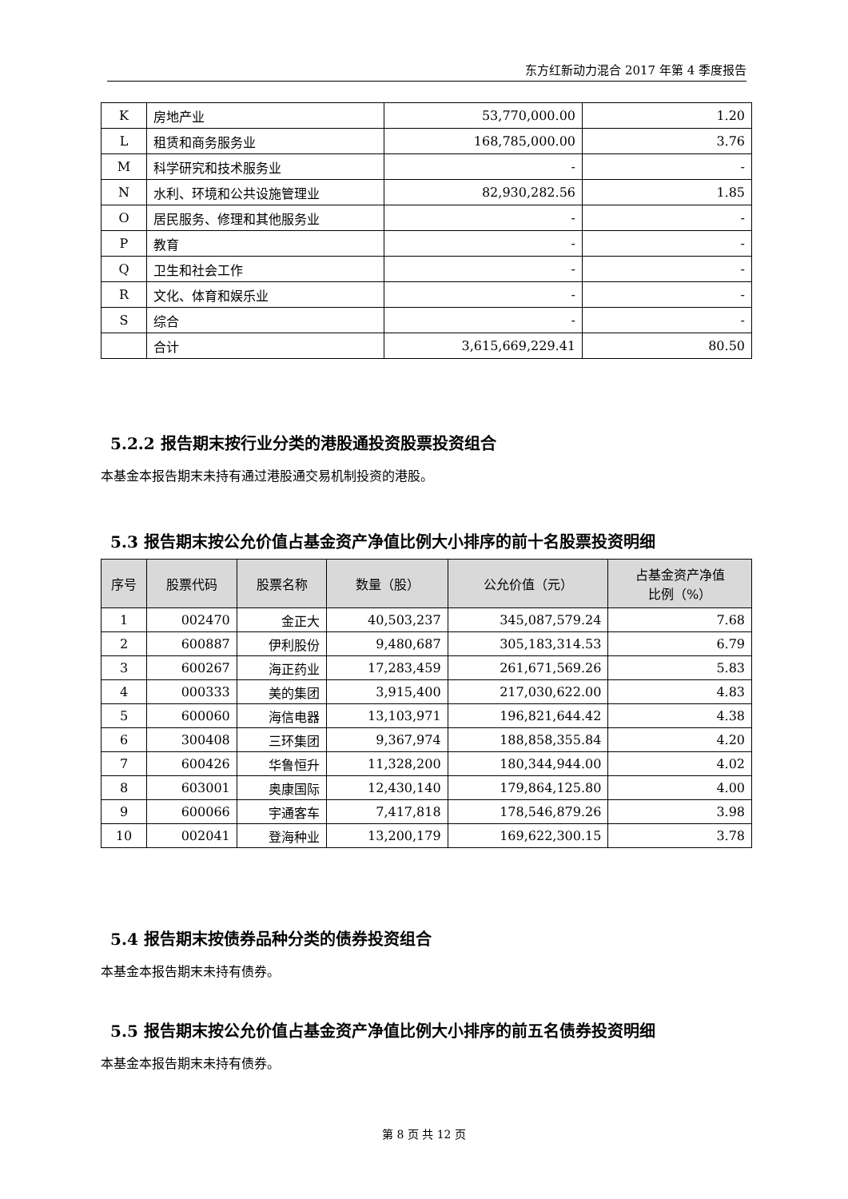东方红新动力混合 2017 年第 4 季度报告
| K | 房地产业 | 53,770,000.00 | 1.20 |
| L | 租赁和商务服务业 | 168,785,000.00 | 3.76 |
| M | 科学研究和技术服务业 | - | - |
| N | 水利、环境和公共设施管理业 | 82,930,282.56 | 1.85 |
| O | 居民服务、修理和其他服务业 | - | - |
| P | 教育 | - | - |
| Q | 卫生和社会工作 | - | - |
| R | 文化、体育和娱乐业 | - | - |
| S | 综合 | - | - |
| | 合计 | 3,615,669,229.41 | 80.50 |
5.2.2 报告期末按行业分类的港股通投资股票投资组合
本基金本报告期末未持有通过港股通交易机制投资的港股。
5.3 报告期末按公允价值占基金资产净值比例大小排序的前十名股票投资明细
| 序号 | 股票代码 | 股票名称 | 数量（股） | 公允价值（元） | 占基金资产净值 比例（%） |
| --- | --- | --- | --- | --- | --- |
| 1 | 002470 | 金正大 | 40,503,237 | 345,087,579.24 | 7.68 |
| 2 | 600887 | 伊利股份 | 9,480,687 | 305,183,314.53 | 6.79 |
| 3 | 600267 | 海正药业 | 17,283,459 | 261,671,569.26 | 5.83 |
| 4 | 000333 | 美的集团 | 3,915,400 | 217,030,622.00 | 4.83 |
| 5 | 600060 | 海信电器 | 13,103,971 | 196,821,644.42 | 4.38 |
| 6 | 300408 | 三环集团 | 9,367,974 | 188,858,355.84 | 4.20 |
| 7 | 600426 | 华鲁恒升 | 11,328,200 | 180,344,944.00 | 4.02 |
| 8 | 603001 | 奥康国际 | 12,430,140 | 179,864,125.80 | 4.00 |
| 9 | 600066 | 宇通客车 | 7,417,818 | 178,546,879.26 | 3.98 |
| 10 | 002041 | 登海种业 | 13,200,179 | 169,622,300.15 | 3.78 |
5.4 报告期末按债券品种分类的债券投资组合
本基金本报告期末未持有债券。
5.5 报告期末按公允价值占基金资产净值比例大小排序的前五名债券投资明细
本基金本报告期末未持有债券。
第 8 页 共 12 页